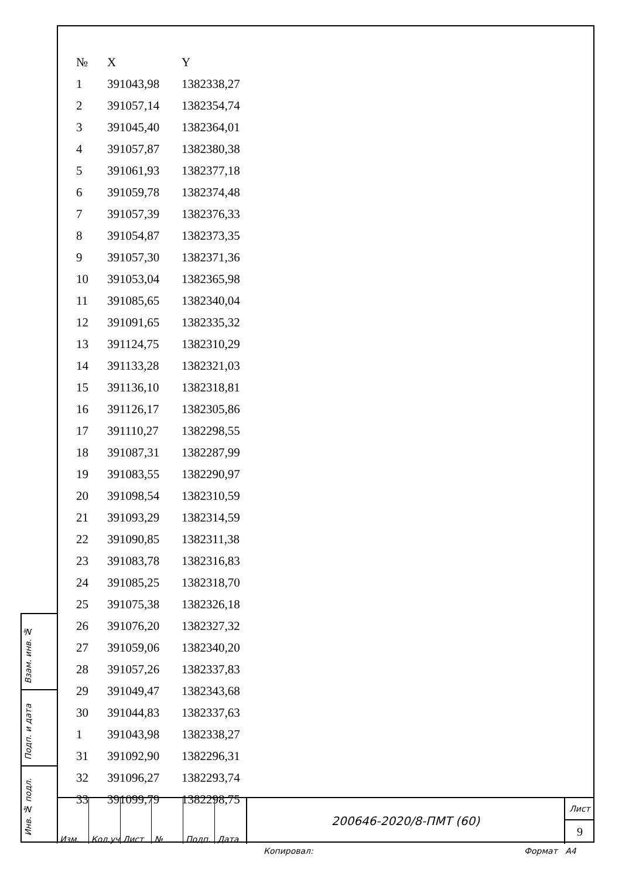| № | X | Y |
| --- | --- | --- |
| 1 | 391043,98 | 1382338,27 |
| 2 | 391057,14 | 1382354,74 |
| 3 | 391045,40 | 1382364,01 |
| 4 | 391057,87 | 1382380,38 |
| 5 | 391061,93 | 1382377,18 |
| 6 | 391059,78 | 1382374,48 |
| 7 | 391057,39 | 1382376,33 |
| 8 | 391054,87 | 1382373,35 |
| 9 | 391057,30 | 1382371,36 |
| 10 | 391053,04 | 1382365,98 |
| 11 | 391085,65 | 1382340,04 |
| 12 | 391091,65 | 1382335,32 |
| 13 | 391124,75 | 1382310,29 |
| 14 | 391133,28 | 1382321,03 |
| 15 | 391136,10 | 1382318,81 |
| 16 | 391126,17 | 1382305,86 |
| 17 | 391110,27 | 1382298,55 |
| 18 | 391087,31 | 1382287,99 |
| 19 | 391083,55 | 1382290,97 |
| 20 | 391098,54 | 1382310,59 |
| 21 | 391093,29 | 1382314,59 |
| 22 | 391090,85 | 1382311,38 |
| 23 | 391083,78 | 1382316,83 |
| 24 | 391085,25 | 1382318,70 |
| 25 | 391075,38 | 1382326,18 |
| 26 | 391076,20 | 1382327,32 |
| 27 | 391059,06 | 1382340,20 |
| 28 | 391057,26 | 1382337,83 |
| 29 | 391049,47 | 1382343,68 |
| 30 | 391044,83 | 1382337,63 |
| 1 | 391043,98 | 1382338,27 |
| 31 | 391092,90 | 1382296,31 |
| 32 | 391096,27 | 1382293,74 |
| 33 | 391099,79 | 1382298,75 |
Взам. инв. №
Подп. и дата
Инв. № подл.
Изм. Кол.уч Лист № Подп. Дата
200646-2020/8-ПМТ (60)
Лист
9
Копировал: Формат А4